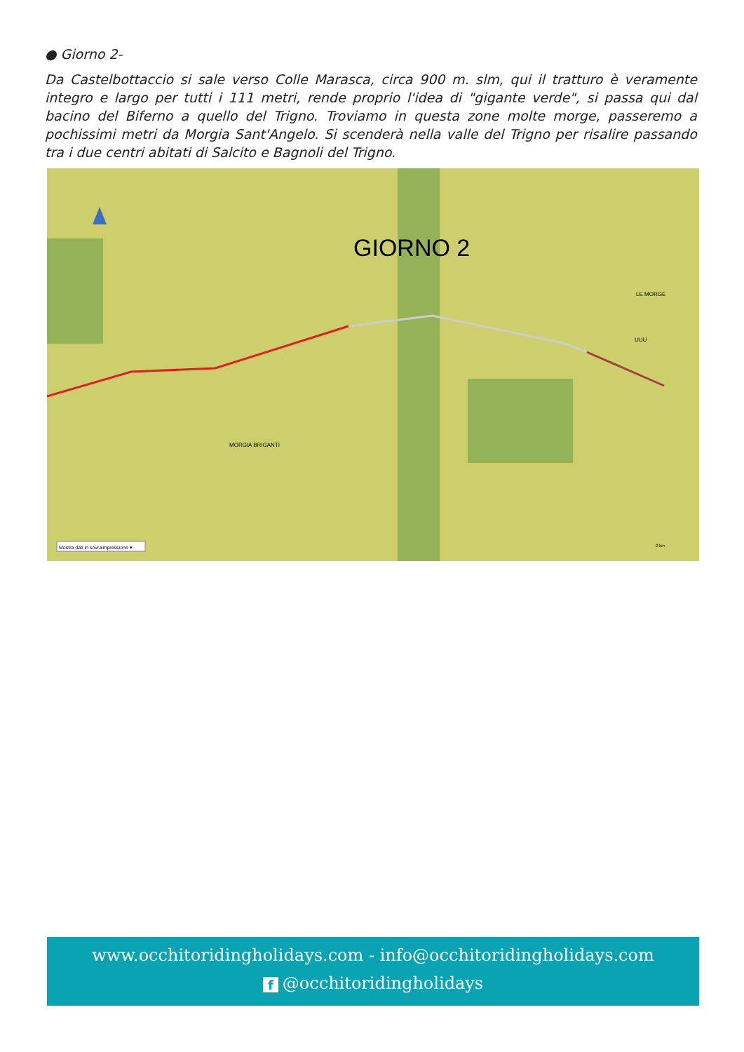● Giorno 2-
Da Castelbottaccio si sale verso Colle Marasca, circa 900 m. slm, qui il tratturo è veramente integro e largo per tutti i 111 metri, rende proprio l'idea di "gigante verde", si passa qui dal bacino del Biferno a quello del Trigno. Troviamo in questa zone molte morge, passeremo a pochissimi metri da Morgia Sant'Angelo. Si scenderà nella valle del Trigno per risalire passando tra i due centri abitati di Salcito e Bagnoli del Trigno.
GIORNO 2
LE MORGE
UUU
MORGIA BRIGANTI
Mostra dati in sovraimpressione ▾
2 km
www.occhitoridingholidays.com - info@occhitoridingholidays.com
f @occhitoridingholidays